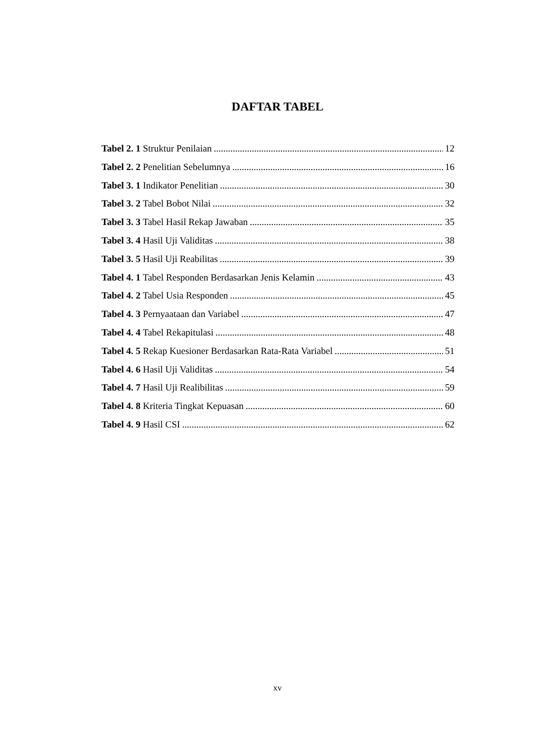DAFTAR TABEL
Tabel 2. 1 Struktur Penilaian 12
Tabel 2. 2 Penelitian Sebelumnya 16
Tabel 3. 1 Indikator Penelitian 30
Tabel 3. 2 Tabel Bobot Nilai 32
Tabel 3. 3 Tabel Hasil Rekap Jawaban 35
Tabel 3. 4 Hasil Uji Validitas 38
Tabel 3. 5 Hasil Uji Reabilitas 39
Tabel 4. 1 Tabel Responden Berdasarkan Jenis Kelamin 43
Tabel 4. 2 Tabel Usia Responden 45
Tabel 4. 3 Pernyaataan dan Variabel 47
Tabel 4. 4 Tabel Rekapitulasi 48
Tabel 4. 5 Rekap Kuesioner Berdasarkan Rata-Rata Variabel 51
Tabel 4. 6 Hasil Uji Validitas 54
Tabel 4. 7 Hasil Uji Realibilitas 59
Tabel 4. 8 Kriteria Tingkat Kepuasan 60
Tabel 4. 9 Hasil CSI 62
xv